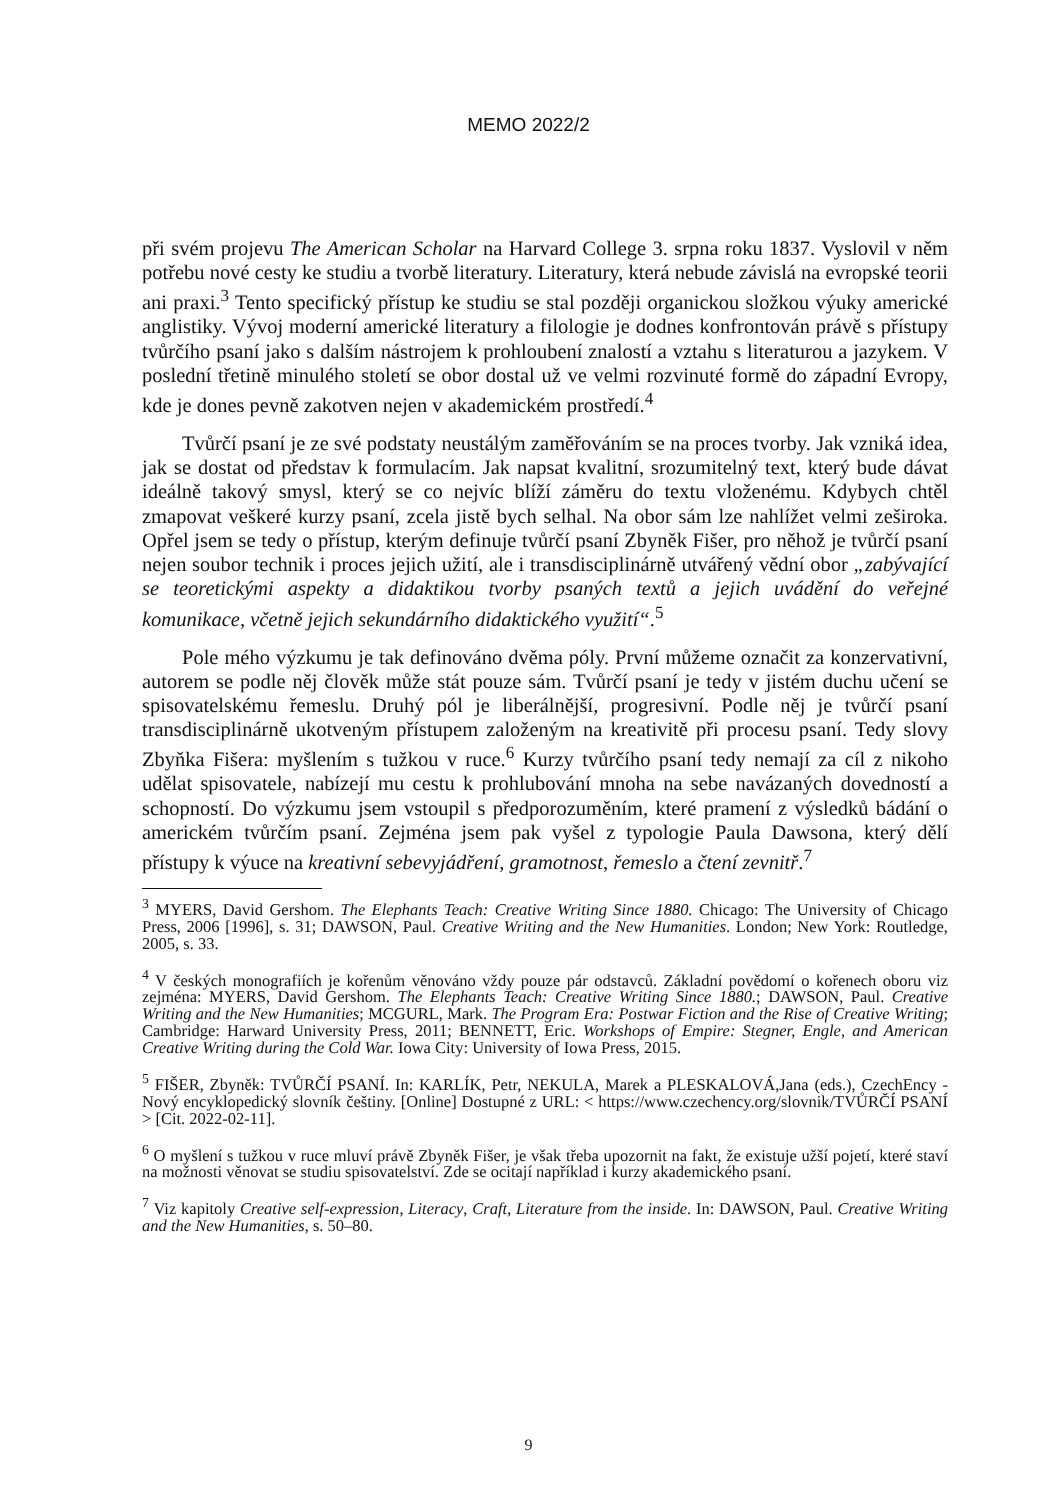MEMO 2022/2
při svém projevu The American Scholar na Harvard College 3. srpna roku 1837. Vyslovil v něm potřebu nové cesty ke studiu a tvorbě literatury. Literatury, která nebude závislá na evropské teorii ani praxi.<sup>3</sup> Tento specifický přístup ke studiu se stal později organickou složkou výuky americké anglistiky. Vývoj moderní americké literatury a filologie je dodnes konfrontován právě s přístupy tvůrčího psaní jako s dalším nástrojem k prohloubení znalostí a vztahu s literaturou a jazykem. V poslední třetině minulého století se obor dostal už ve velmi rozvinuté formě do západní Evropy, kde je dones pevně zakotven nejen v akademickém prostředí.<sup>4</sup>
Tvůrčí psaní je ze své podstaty neustálým zaměřováním se na proces tvorby. Jak vzniká idea, jak se dostat od představ k formulacím. Jak napsat kvalitní, srozumitelný text, který bude dávat ideálně takový smysl, který se co nejvíc blíží záměru do textu vloženému. Kdybych chtěl zmapovat veškeré kurzy psaní, zcela jistě bych selhal. Na obor sám lze nahlížet velmi zeširoka. Opřel jsem se tedy o přístup, kterým definuje tvůrčí psaní Zbyněk Fišer, pro něhož je tvůrčí psaní nejen soubor technik i proces jejich užití, ale i transdisciplinárně utvářený vědní obor „zabývající se teoretickými aspekty a didaktikou tvorby psaných textů a jejich uvádění do veřejné komunikace, včetně jejich sekundárního didaktického využití“.<sup>5</sup>
Pole mého výzkumu je tak definováno dvěma póly. První můžeme označit za konzervativní, autorem se podle něj člověk může stát pouze sám. Tvůrčí psaní je tedy v jistém duchu učení se spisovatelskému řemeslu. Druhý pól je liberálnější, progresivní. Podle něj je tvůrčí psaní transdisciplinárně ukotveným přístupem založeným na kreativitě při procesu psaní. Tedy slovy Zbyňka Fišera: myšlením s tužkou v ruce.<sup>6</sup> Kurzy tvůrčího psaní tedy nemají za cíl z nikoho udělat spisovatele, nabízejí mu cestu k prohlubování mnoha na sebe navázaných dovedností a schopností. Do výzkumu jsem vstoupil s předporozuměním, které pramení z výsledků bádání o americkém tvůrčím psaní. Zejména jsem pak vyšel z typologie Paula Dawsona, který dělí přístupy k výuce na kreativní sebevyjádření, gramotnost, řemeslo a čtení zevnitř.<sup>7</sup>
<sup>3</sup> MYERS, David Gershom. The Elephants Teach: Creative Writing Since 1880. Chicago: The University of Chicago Press, 2006 [1996], s. 31; DAWSON, Paul. Creative Writing and the New Humanities. London; New York: Routledge, 2005, s. 33.
<sup>4</sup> V českých monografiích je kořenům věnováno vždy pouze pár odstavců. Základní povědomí o kořenech oboru viz zejména: MYERS, David Gershom. The Elephants Teach: Creative Writing Since 1880.; DAWSON, Paul. Creative Writing and the New Humanities; MCGURL, Mark. The Program Era: Postwar Fiction and the Rise of Creative Writing; Cambridge: Harward University Press, 2011; BENNETT, Eric. Workshops of Empire: Stegner, Engle, and American Creative Writing during the Cold War. Iowa City: University of Iowa Press, 2015.
<sup>5</sup> FIŠER, Zbyněk: TVŮRČÍ PSANÍ. In: KARLÍK, Petr, NEKULA, Marek a PLESKALOVÁ,Jana (eds.), CzechEncy - Nový encyklopedický slovník češtiny. [Online] Dostupné z URL: < https://www.czechency.org/slovnik/TVŮRČÍ PSANÍ > [Cit. 2022-02-11].
<sup>6</sup> O myšlení s tužkou v ruce mluví právě Zbyněk Fišer, je však třeba upozornit na fakt, že existuje užší pojetí, které staví na možnosti věnovat se studiu spisovatelství. Zde se ocitají například i kurzy akademického psaní.
<sup>7</sup> Viz kapitoly Creative self-expression, Literacy, Craft, Literature from the inside. In: DAWSON, Paul. Creative Writing and the New Humanities, s. 50–80.
9